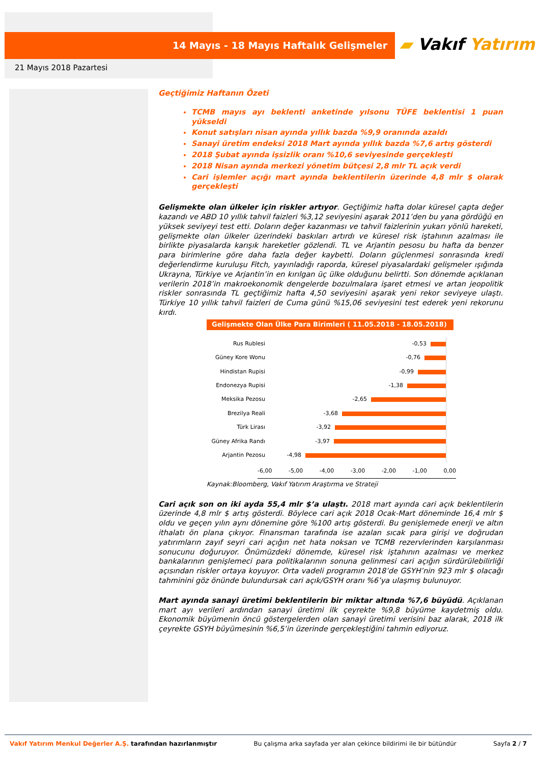14 Mayıs - 18 Mayıs Haftalık Gelişmeler
▰ Vakıf Yatırım
21 Mayıs 2018 Pazartesi
Geçtiğimiz Haftanın Özeti
TCMB mayıs ayı beklenti anketinde yılsonu TÜFE beklentisi 1 puan yükseldi
Konut satışları nisan ayında yıllık bazda %9,9 oranında azaldı
Sanayi üretim endeksi 2018 Mart ayında yıllık bazda %7,6 artış gösterdi
2018 Şubat ayında işsizlik oranı %10,6 seviyesinde gerçekleşti
2018 Nisan ayında merkezi yönetim bütçesi 2,8 mlr TL açık verdi
Cari işlemler açığı mart ayında beklentilerin üzerinde 4,8 mlr $ olarak gerçekleşti
Gelişmekte olan ülkeler için riskler artıyor. Geçtiğimiz hafta dolar küresel çapta değer kazandı ve ABD 10 yıllık tahvil faizleri %3,12 seviyesini aşarak 2011’den bu yana gördüğü en yüksek seviyeyi test etti. Doların değer kazanması ve tahvil faizlerinin yukarı yönlü hareketi, gelişmekte olan ülkeler üzerindeki baskıları artırdı ve küresel risk iştahının azalması ile birlikte piyasalarda karışık hareketler gözlendi. TL ve Arjantin pesosu bu hafta da benzer para birimlerine göre daha fazla değer kaybetti. Doların güçlenmesi sonrasında kredi değerlendirme kuruluşu Fitch, yayınladığı raporda, küresel piyasalardaki gelişmeler ışığında Ukrayna, Türkiye ve Arjantin’in en kırılgan üç ülke olduğunu belirtti. Son dönemde açıklanan verilerin 2018’in makroekonomik dengelerde bozulmalara işaret etmesi ve artan jeopolitik riskler sonrasında TL geçtiğimiz hafta 4,50 seviyesini aşarak yeni rekor seviyeye ulaştı. Türkiye 10 yıllık tahvil faizleri de Cuma günü %15,06 seviyesini test ederek yeni rekorunu kırdı.
Gelişmekte Olan Ülke Para Birimleri ( 11.05.2018 - 18.05.2018)
Rus Rublesi
-0,53
Güney Kore Wonu
-0,76
Hindistan Rupisi
-0,99
Endonezya Rupisi
-1,38
Meksika Pezosu
-2,65
Brezilya Reali
-3,68
Türk Lirası
-3,92
Güney Afrika Randı
-3,97
Arjantin Pezosu
-4,98
-6,00 -5,00 -4,00 -3,00 -2,00 -1,00 0,00
Kaynak:Bloomberg, Vakıf Yatırım Araştırma ve Strateji
Cari açık son on iki ayda 55,4 mlr $’a ulaştı. 2018 mart ayında cari açık beklentilerin üzerinde 4,8 mlr $ artış gösterdi. Böylece cari açık 2018 Ocak-Mart döneminde 16,4 mlr $ oldu ve geçen yılın aynı dönemine göre %100 artış gösterdi. Bu genişlemede enerji ve altın ithalatı ön plana çıkıyor. Finansman tarafında ise azalan sıcak para girişi ve doğrudan yatırımların zayıf seyri cari açığın net hata noksan ve TCMB rezervlerinden karşılanması sonucunu doğuruyor. Önümüzdeki dönemde, küresel risk iştahının azalması ve merkez bankalarının genişlemeci para politikalarının sonuna gelinmesi cari açığın sürdürülebilirliği açısından riskler ortaya koyuyor. Orta vadeli programın 2018’de GSYH’nin 923 mlr $ olacağı tahminini göz önünde bulundursak cari açık/GSYH oranı %6’ya ulaşmış bulunuyor.
Mart ayında sanayi üretimi beklentilerin bir miktar altında %7,6 büyüdü. Açıklanan mart ayı verileri ardından sanayi üretimi ilk çeyrekte %9,8 büyüme kaydetmiş oldu. Ekonomik büyümenin öncü göstergelerden olan sanayi üretimi verisini baz alarak, 2018 ilk çeyrekte GSYH büyümesinin %6,5’in üzerinde gerçekleştiğini tahmin ediyoruz.
Vakıf Yatırım Menkul Değerler A.Ş. tarafından hazırlanmıştır Bu çalışma arka sayfada yer alan çekince bildirimi ile bir bütündür Sayfa 2 / 7